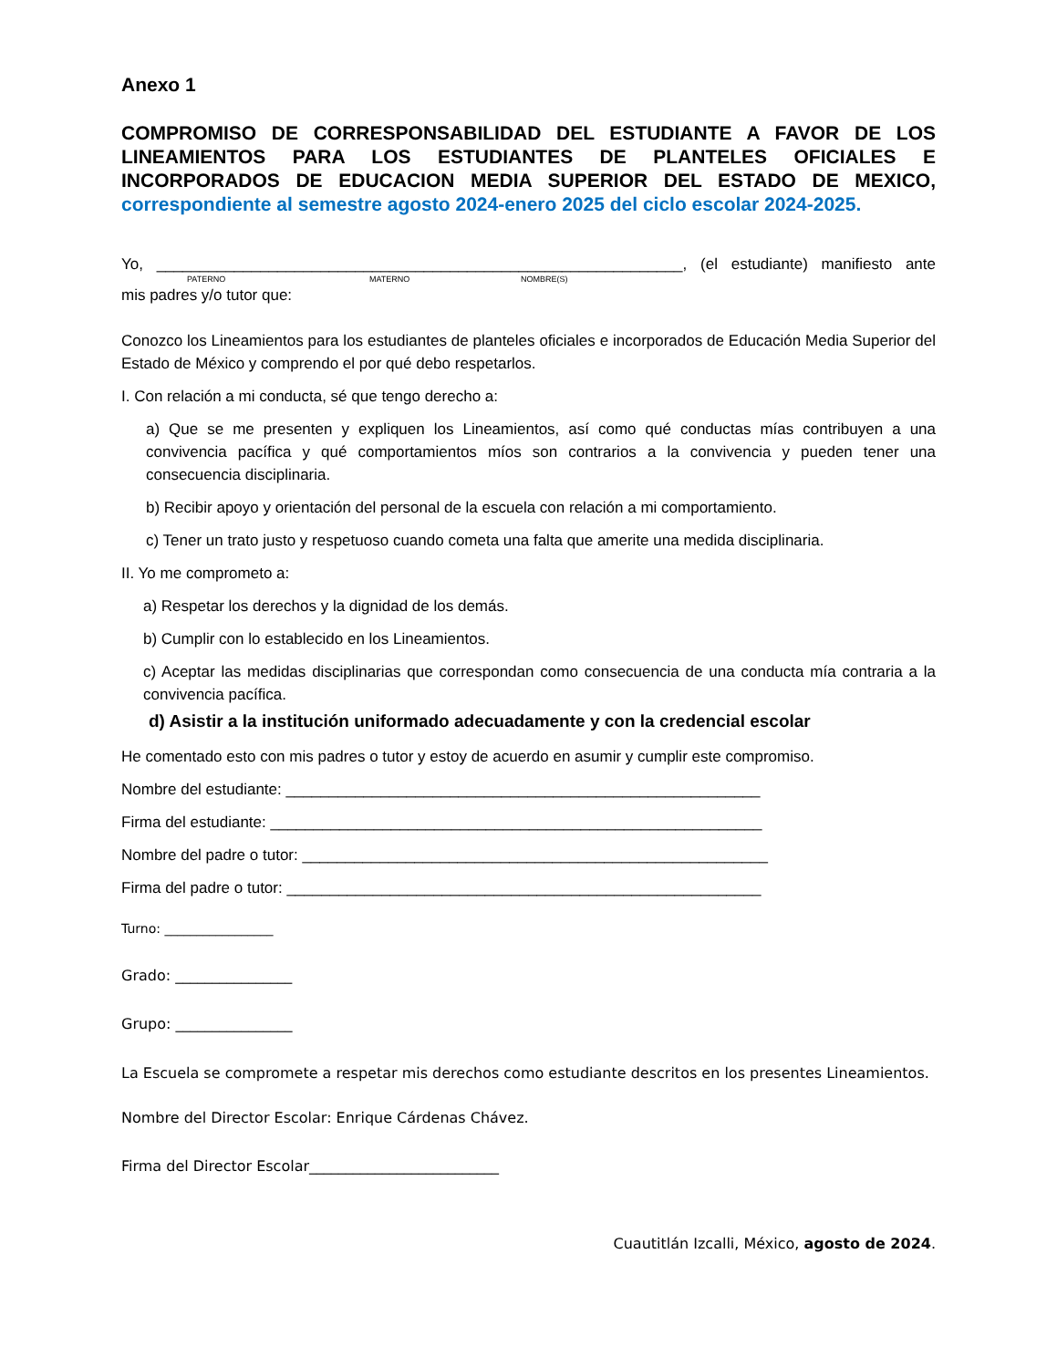Anexo 1
COMPROMISO DE CORRESPONSABILIDAD DEL ESTUDIANTE A FAVOR DE LOS LINEAMIENTOS PARA LOS ESTUDIANTES DE PLANTELES OFICIALES E INCORPORADOS DE EDUCACION MEDIA SUPERIOR DEL ESTADO DE MEXICO,
correspondiente al semestre agosto 2024-enero 2025 del ciclo escolar 2024-2025.
Yo, _____________________________________________________________, (el estudiante) manifiesto ante
PATERNO MATERNO NOMBRE(S)
mis padres y/o tutor que:
Conozco los Lineamientos para los estudiantes de planteles oficiales e incorporados de Educación Media Superior del Estado de México y comprendo el por qué debo respetarlos.
I. Con relación a mi conducta, sé que tengo derecho a:
a) Que se me presenten y expliquen los Lineamientos, así como qué conductas mías contribuyen a una convivencia pacífica y qué comportamientos míos son contrarios a la convivencia y pueden tener una consecuencia disciplinaria.
b) Recibir apoyo y orientación del personal de la escuela con relación a mi comportamiento.
c) Tener un trato justo y respetuoso cuando cometa una falta que amerite una medida disciplinaria.
II. Yo me comprometo a:
a) Respetar los derechos y la dignidad de los demás.
b) Cumplir con lo establecido en los Lineamientos.
c) Aceptar las medidas disciplinarias que correspondan como consecuencia de una conducta mía contraria a la convivencia pacífica.
d) Asistir a la institución uniformado adecuadamente y con la credencial escolar
He comentado esto con mis padres o tutor y estoy de acuerdo en asumir y cumplir este compromiso.
Nombre del estudiante: _______________________________________________________
Firma del estudiante: _________________________________________________________
Nombre del padre o tutor: ______________________________________________________
Firma del padre o tutor: _______________________________________________________
Turno: _________________
Grado: ________________
Grupo: ________________
La Escuela se compromete a respetar mis derechos como estudiante descritos en los presentes Lineamientos.
Nombre del Director Escolar: Enrique Cárdenas Chávez.
Firma del Director Escolar__________________________
Cuautitlán Izcalli, México, agosto de 2024.